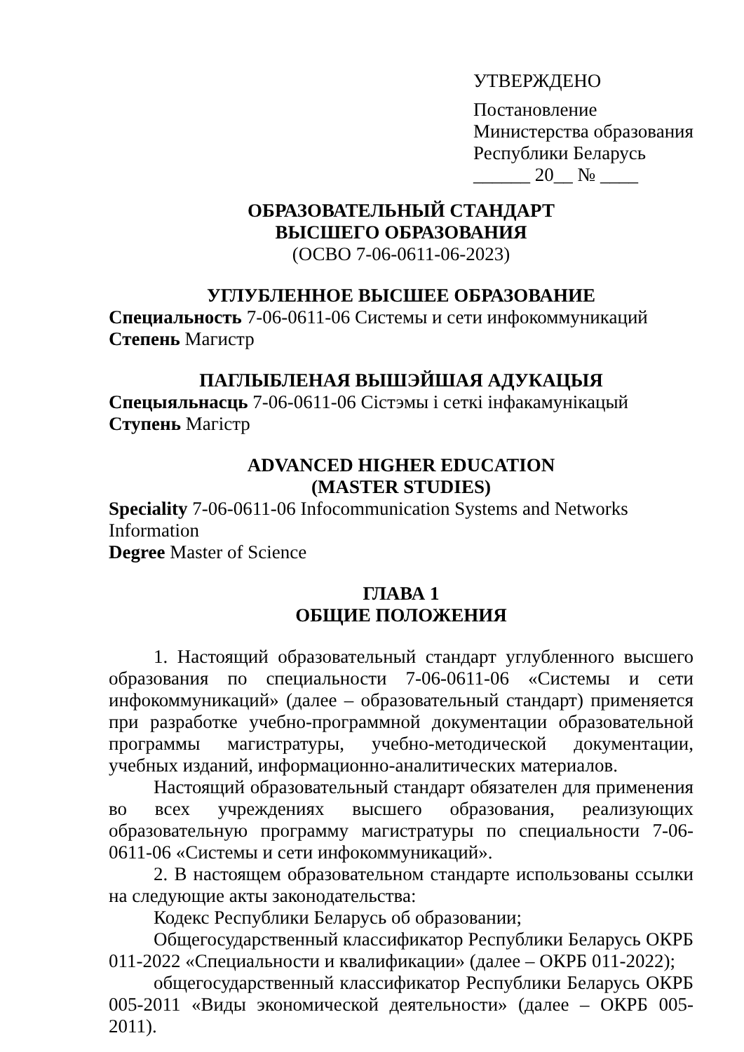УТВЕРЖДЕНО
Постановление
Министерства образования
Республики Беларусь
______ 20__ № ____
ОБРАЗОВАТЕЛЬНЫЙ СТАНДАРТ
ВЫСШЕГО ОБРАЗОВАНИЯ
(ОСВО 7-06-0611-06-2023)
УГЛУБЛЕННОЕ ВЫСШЕЕ ОБРАЗОВАНИЕ
Специальность 7-06-0611-06 Системы и сети инфокоммуникаций
Степень Магистр
ПАГЛЫБЛЕНАЯ ВЫШЭЙШАЯ АДУКАЦЫЯ
Спецыяльнасць 7-06-0611-06 Сістэмы і сеткі інфакамунікацый
Ступень Магістр
ADVANCED HIGHER EDUCATION
(MASTER STUDIES)
Speciality 7-06-0611-06 Infocommunication Systems and Networks Information
Degree Master of Science
ГЛАВА 1
ОБЩИЕ ПОЛОЖЕНИЯ
1. Настоящий образовательный стандарт углубленного высшего образования по специальности 7-06-0611-06 «Системы и сети инфокоммуникаций» (далее – образовательный стандарт) применяется при разработке учебно-программной документации образовательной программы магистратуры, учебно-методической документации, учебных изданий, информационно-аналитических материалов.
Настоящий образовательный стандарт обязателен для применения во всех учреждениях высшего образования, реализующих образовательную программу магистратуры по специальности 7-06-0611-06 «Системы и сети инфокоммуникаций».
2. В настоящем образовательном стандарте использованы ссылки на следующие акты законодательства:
Кодекс Республики Беларусь об образовании;
Общегосударственный классификатор Республики Беларусь ОКРБ 011-2022 «Специальности и квалификации» (далее – ОКРБ 011-2022);
общегосударственный классификатор Республики Беларусь ОКРБ 005-2011 «Виды экономической деятельности» (далее – ОКРБ 005-2011).